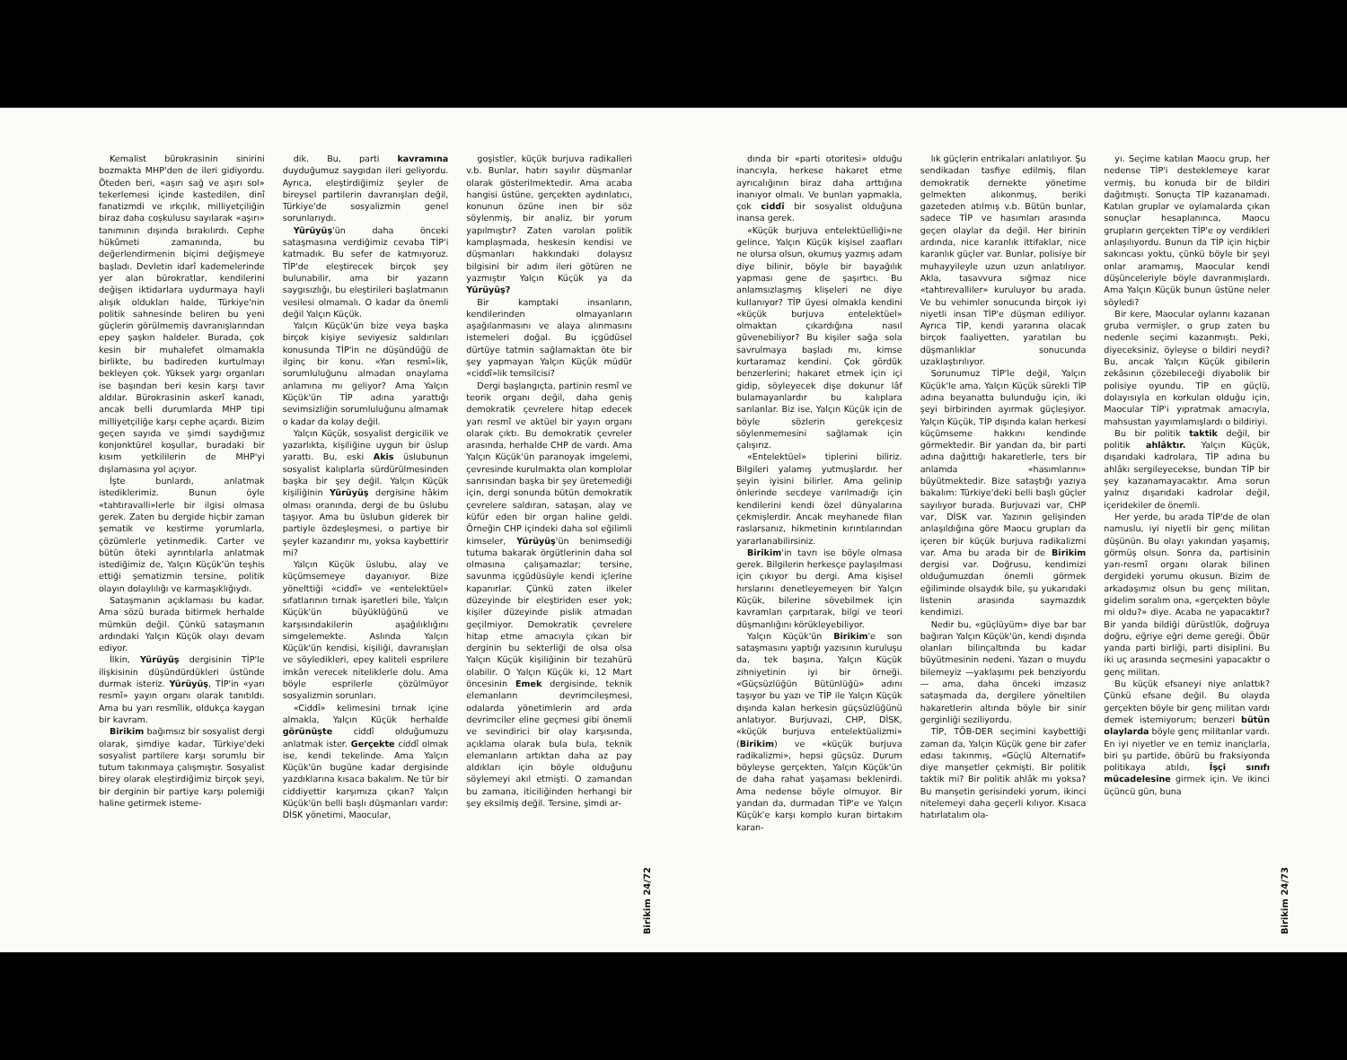Kemalist bürokrasinin sinirini bozmakta MHP'den de ileri gidiyordu. Öteden beri, «aşırı sağ ve aşırı sol» tekerlemesi içinde kastedilen, dinî fanatizmdi ve ırkçılık, milliyetçiliğin biraz daha coşkulusu sayılarak «aşırı» tanımının dışında bırakılırdı. Cephe hükûmeti zamanında, bu değerlendirmenin biçimi değişmeye başladı. Devletin idarî kademelerinde yer alan bürokratlar, kendilerini değişen iktidarlara uydurmaya hayli alışık oldukları halde, Türkiye'nin politik sahnesinde beliren bu yeni güçlerin görülmemiş davranışlarından epey şaşkın haldeler. Burada, çok kesin bir muhalefet olmamakla birlikte, bu badireden kurtulmayı bekleyen çok. Yüksek yargı organları ise başından beri kesin karşı tavır aldılar. Bürokrasinin askerî kanadı, ancak belli durumlarda MHP tipi milliyetçiliğe karşı cephe açardı. Bizim geçen sayıda ve şimdi saydığımız konjonktürel koşullar, buradaki bir kısım yetkililerin de MHP'yi dışlamasına yol açıyor.
İşte bunlardı, anlatmak istediklerimiz. Bunun öyle «tahtıravalli»lerle bir ilgisi olmasa gerek. Zaten bu dergide hiçbir zaman şematik ve kestirme yorumlarla, çözümlerle yetinmedik. Carter ve bütün öteki ayrıntılarla anlatmak istediğimiz de, Yalçın Küçük'ün teşhis ettiği şematizmin tersine, politik olayın dolaylılığı ve karmaşıklığıydı.
Sataşmanın açıklaması bu kadar. Ama sözü burada bitirmek herhalde mümkün değil. Çünkü sataşmanın ardındaki Yalçın Küçük olayı devam ediyor.
İlkin, Yürüyüş dergisinin TİP'le ilişkisinin düşündürdükleri üstünde durmak isteriz. Yürüyüş, TİP'in «yarı resmî» yayın organı olarak tanıtıldı. Ama bu yarı resmîlik, oldukça kaygan bir kavram.
Birikim bağımsız bir sosyalist dergi olarak, şimdiye kadar, Türkiye'deki sosyalist partilere karşı sorumlu bir tutum takınmaya çalışmıştır. Sosyalist birey olarak eleştirdiğimiz birçok şeyi, bir derginin bir partiye karşı polemiği haline getirmek isteme-
dik. Bu, parti kavramına duyduğumuz saygıdan ileri geliyordu. Ayrıca, eleştirdiğimiz şeyler de bireysel partilerin davranışları değil, Türkiye'de sosyalizmin genel sorunlarıydı.
Yürüyüş'ün daha önceki sataşmasına verdiğimiz cevaba TİP'i katmadık. Bu sefer de katmıyoruz. TİP'de eleştirecek birçok şey bulunabilir, ama bir yazarın saygısızlığı, bu eleştirileri başlatmanın vesilesi olmamalı. O kadar da önemli değil Yalçın Küçük.
Yalçın Küçük'ün bize veya başka birçok kişiye seviyesiz saldırıları konusunda TİP'in ne düşündüğü de ilginç bir konu. «Yarı resmî»lik, sorumluluğunu almadan onaylama anlamına mı geliyor? Ama Yalçın Küçük'ün TİP adına yarattığı sevimsizliğin sorumluluğunu almamak o kadar da kolay değil.
Yalçın Küçük, sosyalist dergicilik ve yazarlıkta, kişiliğine uygun bir üslup yarattı. Bu, eski Akis üslubunun sosyalist kalıplarla sürdürülmesinden başka bir şey değil. Yalçın Küçük kişiliğinin Yürüyüş dergisine hâkim olması oranında, dergi de bu üslubu taşıyor. Ama bu üslubun giderek bir partiyle özdeşleşmesi, o partiye bir şeyler kazandırır mı, yoksa kaybettirir mi?
Yalçın Küçük üslubu, alay ve küçümsemeye dayanıyor. Bize yönelttiği «ciddî» ve «entelektüel» sıfatlarının tırnak işaretleri bile, Yalçın Küçük'ün büyüklüğünü ve karşısındakilerin aşağılıklığını simgelemekte. Aslında Yalçın Küçük'ün kendisi, kişiliği, davranışları ve söyledikleri, epey kaliteli esprilere imkân verecek niteliklerle dolu. Ama böyle esprilerle çözülmüyor sosyalizmin sorunları.
«Ciddî» kelimesini tırnak içine almakla, Yalçın Küçük herhalde görünüşte ciddî olduğumuzu anlatmak ister. Gerçekte ciddî olmak ise, kendi tekelinde. Ama Yalçın Küçük'ün bugüne kadar dergisinde yazdıklarına kısaca bakalım. Ne tür bir ciddiyettir karşımıza çıkan? Yalçın Küçük'ün belli başlı düşmanları vardır: DİSK yönetimi, Maocular,
goşistler, küçük burjuva radikalleri v.b. Bunlar, hatırı sayılır düşmanlar olarak gösterilmektedir. Ama acaba hangisi üstüne, gerçekten aydınlatıcı, konunun özüne inen bir söz söylenmiş, bir analiz, bir yorum yapılmıştır? Zaten varolan politik kamplaşmada, heskesin kendisi ve düşmanları hakkındaki dolaysız bilgisini bir adım ileri götüren ne yazmıştır Yalçın Küçük ya da Yürüyüş?
Bir kamptaki insanların, kendilerinden olmayanların aşağılanmasını ve alaya alınmasını istemeleri doğal. Bu içgüdüsel dürtüye tatmin sağlamaktan öte bir şey yapmayan Yalçın Küçük müdür «ciddî»lik temsilcisi?
Dergi başlangıçta, partinin resmî ve teorik organı değil, daha geniş demokratik çevrelere hitap edecek yarı resmî ve aktüel bir yayın organı olarak çıktı. Bu demokratik çevreler arasında, herhalde CHP de vardı. Ama Yalçın Küçük'ün paranoyak imgelemi, çevresinde kurulmakta olan komplolar sanrısından başka bir şey üretemediği için, dergi sonunda bütün demokratik çevrelere saldıran, sataşan, alay ve küfür eden bir organ haline geldi. Örneğin CHP içindeki daha sol eğilimli kimseler, Yürüyüş'ün benimsediği tutuma bakarak örgütlerinin daha sol olmasına çalışamazlar; tersine, savunma içgüdüsüyle kendi içlerine kapanırlar. Çünkü zaten ilkeler düzeyinde bir eleştiriden eser yok; kişiler düzeyinde pislik atmadan geçilmiyor. Demokratik çevrelere hitap etme amacıyla çıkan bir derginin bu sekterliği de olsa olsa Yalçın Küçük kişiliğinin bir tezahürü olabilir. O Yalçın Küçük ki, 12 Mart öncesinin Emek dergisinde, teknik elemanların devrimcileşmesi, odalarda yönetimlerin ard arda devrimciler eline geçmesi gibi önemli ve sevindirici bir olay karşısında, açıklama olarak bula bula, teknik elemanların artıktan daha az pay aldıkları için böyle olduğunu söylemeyi akıl etmişti. O zamandan bu zamana, iticiliğinden herhangi bir şey eksilmiş değil. Tersine, şimdi ar-
Birikim 24/72
dında bir «parti otoritesi» olduğu inancıyla, herkese hakaret etme ayrıcalığının biraz daha arttığına inanıyor olmalı. Ve bunları yapmakla, çok ciddî bir sosyalist olduğuna inansa gerek.
«Küçük burjuva entelektüelliği»ne gelince, Yalçın Küçük kişisel zaafları ne olursa olsun, okumuş yazmış adam diye bilinir, böyle bir bayağılık yapması gene de şaşırtıcı. Bu anlamsızlaşmış klişeleri ne diye kullanıyor? TİP üyesi olmakla kendini «küçük burjuva entelektüel» olmaktan çıkardığına nasıl güvenebiliyor? Bu kişiler sağa sola savrulmaya başladı mı, kimse kurtaramaz kendini. Çok gördük benzerlerini; hakaret etmek için içi gidip, söyleyecek dişe dokunur lâf bulamayanlardır bu kalıplara sarılanlar. Biz ise, Yalçın Küçük için de böyle sözlerin gerekçesiz söylenmemesini sağlamak için çalışırız.
«Entelektüel» tiplerini biliriz. Bilgileri yalamış yutmuşlardır. her şeyin iyisini bilirler. Ama gelinip önlerinde secdeye varılmadığı için kendilerini kendi özel dünyalarına çekmişlerdir. Ancak meyhanede filan raslarsanız, hikmetinin kırıntılarından yararlanabilirsiniz.
Birikim'in tavrı ise böyle olmasa gerek. Bilgilerin herkesçe paylaşılması için çıkıyor bu dergi. Ama kişisel hırslarını denetleyemeyen bir Yalçın Küçük, bilerine sövebilmek için kavramları çarpıtarak, bilgi ve teori düşmanlığını körükleyebiliyor.
Yalçın Küçük'ün Birikim'e son sataşmasını yaptığı yazısının kuruluşu da, tek başına, Yalçın Küçük zihniyetinin iyi bir örneği. «Güçsüzlüğün Bütünlüğü» adını taşıyor bu yazı ve TİP ile Yalçın Küçük dışında kalan herkesin güçsüzlüğünü anlatıyor. Burjuvazi, CHP, DİSK, «küçük burjuva entelektüalizmi» (Birikim) ve «küçük burjuva radikalizmi», hepsi güçsüz. Durum böyleyse gerçekten, Yalçın Küçük'ün de daha rahat yaşaması beklenirdi. Ama nedense böyle olmuyor. Bir yandan da, durmadan TİP'e ve Yalçın Küçük'e karşı komplo kuran birtakım karan-
lık güçlerin entrikaları anlatılıyor. Şu sendikadan tasfiye edilmiş, filan demokratik dernekte yönetime gelmekten alıkonmuş, beriki gazeteden atılmış v.b. Bütün bunlar, sadece TİP ve hasımları arasında geçen olaylar da değil. Her birinin ardında, nice karanlık ittifaklar, nice karanlık güçler var. Bunlar, polisiye bir muhayyileyle uzun uzun anlatılıyor. Akla, tasavvura sığmaz nice «tahtırevalliler» kuruluyor bu arada. Ve bu vehimler sonucunda birçok iyi niyetli insan TİP'e düşman ediliyor. Ayrıca TİP, kendi yararına olacak birçok faaliyetten, yaratılan bu düşmanlıklar sonucunda uzaklaştırılıyor.
Sorunumuz TİP'le değil, Yalçın Küçük'le ama, Yalçın Küçük sürekli TİP adına beyanatta bulunduğu için, iki şeyi birbirinden ayırmak güçleşiyor. Yalçın Küçük, TİP dışında kalan herkesi küçümseme hakkını kendinde görmektedir. Bir yandan da, bir parti adına dağıttığı hakaretlerle, ters bir anlamda «hasımlarını» büyütmektedir. Bize sataştığı yazıya bakalım: Türkiye'deki belli başlı güçler sayılıyor burada. Burjuvazi var, CHP var, DİSK var. Yazının gelişinden anlaşıldığına göre Maocu grupları da içeren bir küçük burjuva radikalizmi var. Ama bu arada bir de Birikim dergisi var. Doğrusu, kendimizi olduğumuzdan önemli görmek eğiliminde olsaydık bile, şu yukarıdaki listenin arasında saymazdık kendimizi.
Nedir bu, «güçlüyüm» diye bar bar bağıran Yalçın Küçük'ün, kendi dışında olanları bilinçaltında bu kadar büyütmesinin nedeni. Yazarı o muydu bilemeyiz —yaklaşımı pek benziyordu— ama, daha önceki imzasız sataşmada da, dergilere yöneltilen hakaretlerin altında böyle bir sinir gerginliği seziliyordu.
TİP, TÖB-DER seçimini kaybettiği zaman da, Yalçın Küçük gene bir zafer edası takınmış, «Güçlü Alternatif» diye manşetler çekmişti. Bir politik taktik mi? Bir politik ahlâk mı yoksa? Bu manşetin gerisindeki yorum, ikinci nitelemeyi daha geçerli kılıyor. Kısaca hatırlatalım ola-
yı. Seçime katılan Maocu grup, her nedense TİP'i desteklemeye karar vermiş, bu konuda bir de bildiri dağıtmıştı. Sonuçta TİP kazanamadı. Katılan gruplar ve oylamalarda çıkan sonuçlar hesaplanınca, Maocu grupların gerçekten TİP'e oy verdikleri anlaşılıyordu. Bunun da TİP için hiçbir sakıncası yoktu, çünkü böyle bir şeyi onlar aramamış, Maocular kendi düşünceleriyle böyle davranmışlardı. Ama Yalçın Küçük bunun üstüne neler söyledi?
Bir kere, Maocular oylarını kazanan gruba vermişler, o grup zaten bu nedenle seçimi kazanmıştı. Peki, diyeceksiniz, öyleyse o bildiri neydi? Bu, ancak Yalçın Küçük gibilerin zekâsının çözebileceği diyabolik bir polisiye oyundu. TİP en güçlü, dolayısıyla en korkulan olduğu için, Maocular TİP'i yıpratmak amacıyla, mahsustan yayımlamışlardı o bildiriyi.
Bu bir politik taktik değil, bir politik ahlâktır. Yalçın Küçük, dışarıdaki kadrolara, TİP adına bu ahlâkı sergileyecekse, bundan TİP bir şey kazanamayacaktır. Ama sorun yalnız dışarıdaki kadrolar değil, içeridekiler de önemli.
Her yerde, bu arada TİP'de de olan namuslu, iyi niyetli bir genç militan düşünün. Bu olayı yakından yaşamış, görmüş olsun. Sonra da, partisinin yarı-resmî organı olarak bilinen dergideki yorumu okusun. Bizim de arkadaşımız olsun bu genç militan, gidelim soralım ona, «gerçekten böyle mi oldu?» diye. Acaba ne yapacaktır? Bir yanda bildiği dürüstlük, doğruya doğru, eğriye eğri deme gereği. Öbür yanda parti birliği, parti disiplini. Bu iki uç arasında seçmesini yapacaktır o genç militan.
Bu küçük efsaneyi niye anlattık? Çünkü efsane değil. Bu olayda gerçekten böyle bir genç militan vardı demek istemiyorum; benzeri bütün olaylarda böyle genç militanlar vardı. En iyi niyetler ve en temiz inançlarla, biri şu partide, öbürü bu fraksiyonda politikaya atıldı, İşçi sınıfı mücadelesine girmek için. Ve ikinci üçüncü gün, buna
Birikim 24/73